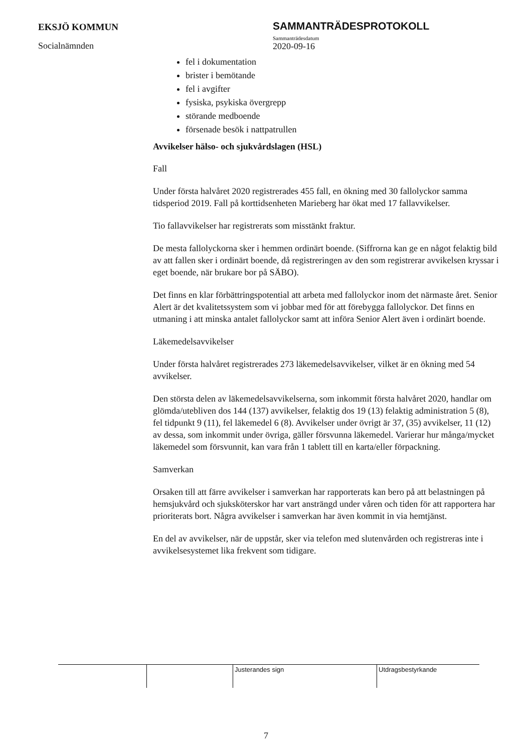EKSJÖ KOMMUN
Socialnämnden
SAMMANTRÄDESPROTOKOLL
Sammanträdesdatum
2020-09-16
fel i dokumentation
brister i bemötande
fel i avgifter
fysiska, psykiska övergrepp
störande medboende
försenade besök i nattpatrullen
Avvikelser hälso- och sjukvårdslagen (HSL)
Fall
Under första halvåret 2020 registrerades 455 fall, en ökning med 30 fallolyckor samma tidsperiod 2019. Fall på korttidsenheten Marieberg har ökat med 17 fallavvikelser.
Tio fallavvikelser har registrerats som misstänkt fraktur.
De mesta fallolyckorna sker i hemmen ordinärt boende. (Siffrorna kan ge en något felaktig bild av att fallen sker i ordinärt boende, då registreringen av den som registrerar avvikelsen kryssar i eget boende, när brukare bor på SÄBO).
Det finns en klar förbättringspotential att arbeta med fallolyckor inom det närmaste året. Senior Alert är det kvalitetssystem som vi jobbar med för att förebygga fallolyckor. Det finns en utmaning i att minska antalet fallolyckor samt att införa Senior Alert även i ordinärt boende.
Läkemedelsavvikelser
Under första halvåret registrerades 273 läkemedelsavvikelser, vilket är en ökning med 54 avvikelser.
Den största delen av läkemedelsavvikelserna, som inkommit första halvåret 2020, handlar om glömda/utebliven dos 144 (137) avvikelser, felaktig dos 19 (13) felaktig administration 5 (8), fel tidpunkt 9 (11), fel läkemedel 6 (8). Avvikelser under övrigt är 37, (35) avvikelser, 11 (12) av dessa, som inkommit under övriga, gäller försvunna läkemedel. Varierar hur många/mycket läkemedel som försvunnit, kan vara från 1 tablett till en karta/eller förpackning.
Samverkan
Orsaken till att färre avvikelser i samverkan har rapporterats kan bero på att belastningen på hemsjukvård och sjuksköterskor har vart ansträngd under våren och tiden för att rapportera har prioriterats bort. Några avvikelser i samverkan har även kommit in via hemtjänst.
En del av avvikelser, när de uppstår, sker via telefon med slutenvården och registreras inte i avvikelsesystemet lika frekvent som tidigare.
| | | Justerandes sign | Utdragsbestyrkande |
7